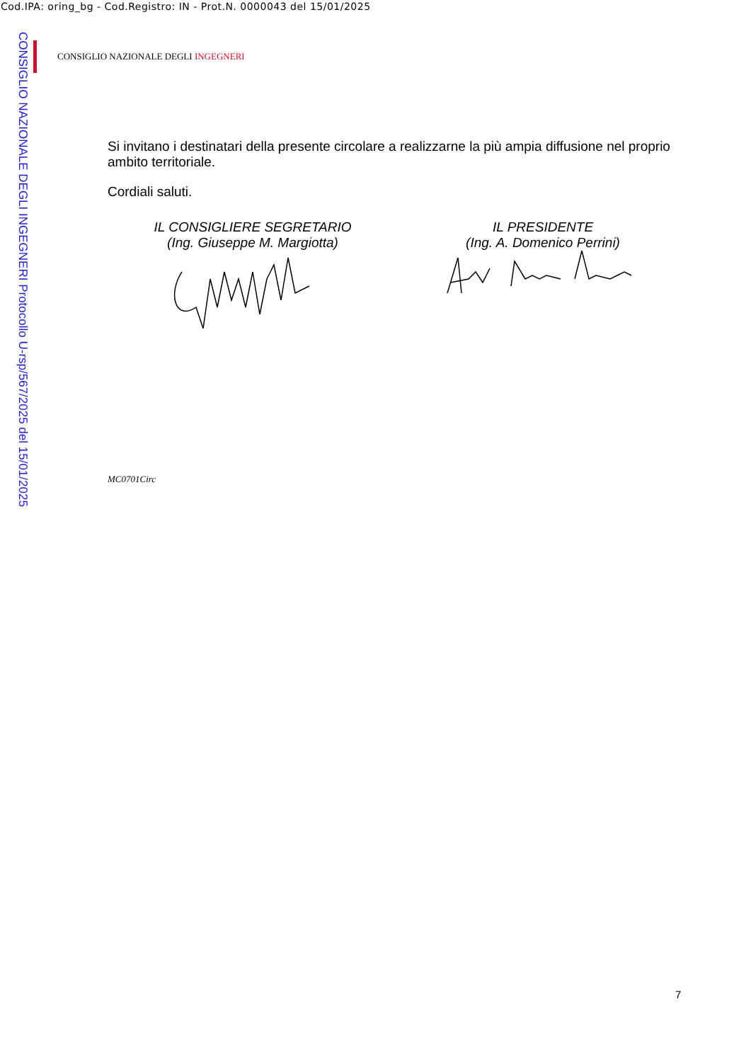Cod.IPA: oring_bg - Cod.Registro: IN - Prot.N. 0000043 del 15/01/2025
CONSIGLIO NAZIONALE DEGLI INGEGNERI Protocollo U-rsp/567/2025 del 15/01/2025
CONSIGLIO NAZIONALE DEGLI INGEGNERI
Si invitano i destinatari della presente circolare a realizzarne la più ampia diffusione nel proprio ambito territoriale.
Cordiali saluti.
IL CONSIGLIERE SEGRETARIO
(Ing. Giuseppe M. Margiotta)
IL PRESIDENTE
(Ing. A. Domenico Perrini)
MC0701Circ
7